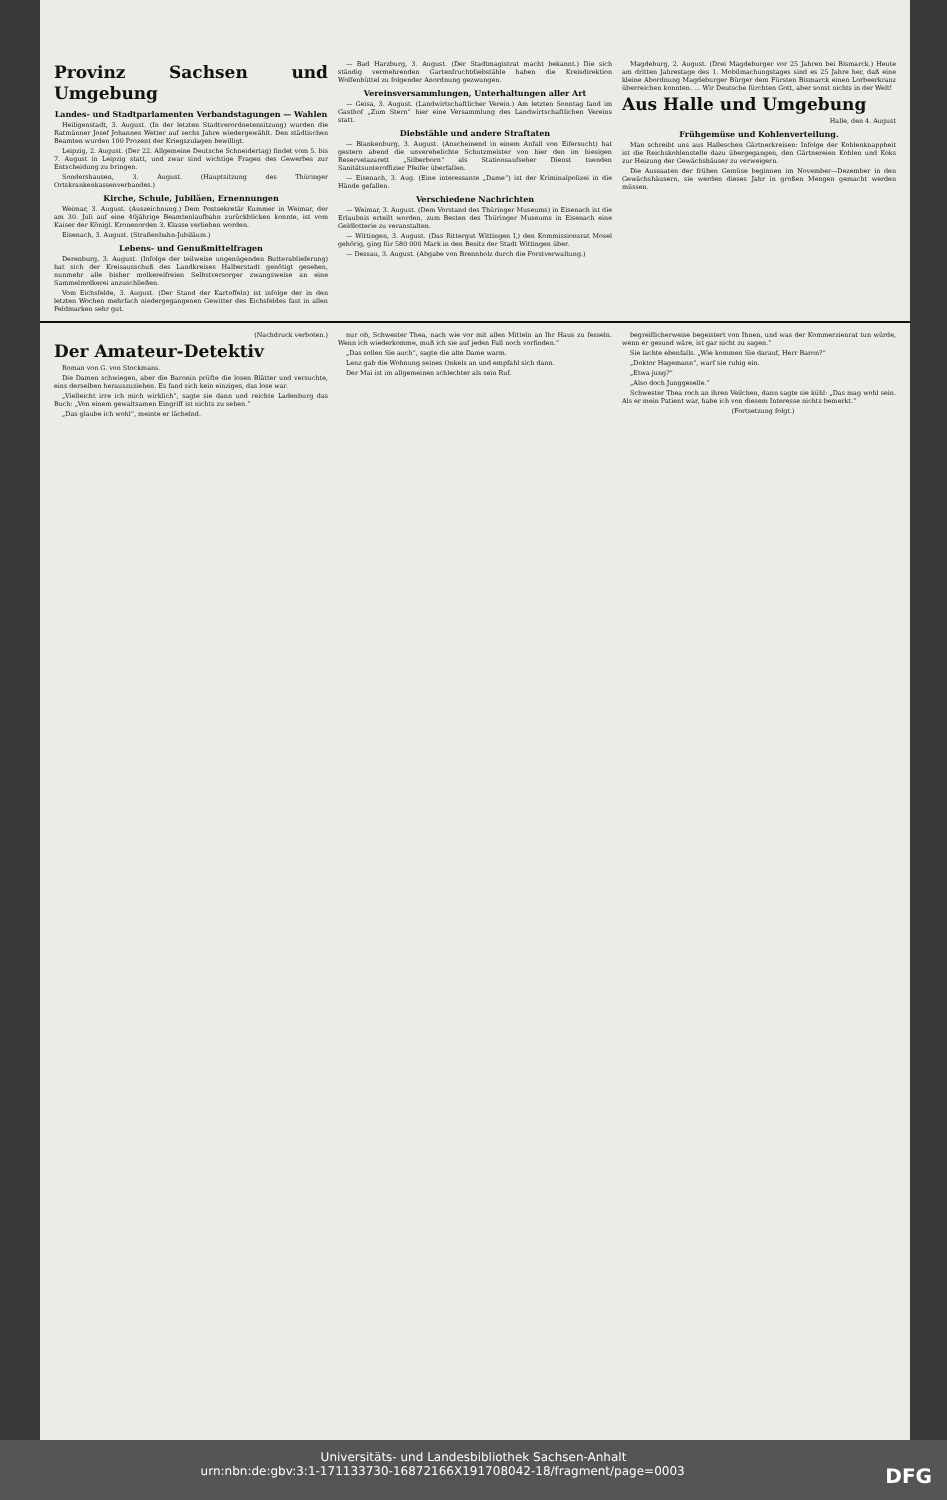Provinz Sachsen und Umgebung
Landes- und Stadtparlamenten Verbandstagungen — Wahlen
Heiligenstadt, 3. August. (In der letzten Stadtverordnetensitzung) wurden die Ratmänner Josef Johannes Wetter auf sechs Jahre wiedergewählt. Den städtischen Beamten wurden 100 Prozent der Kriegszulagen bewilligt.
Leipzig, 2. August. (Der 22. Allgemeine Deutsche Schneidertag) findet vom 5. bis 7. August in Leipzig statt, und zwar sind wichtige Fragen des Gewerbes zur Entscheidung zu bringen.
Sondershausen, 3. August. (Hauptsitzung des Thüringer Ortskrankenkassenverbandes.)
Kirche, Schule, Jubiläen, Ernennungen
Weimar, 3. August. (Auszeichnung.) Dem Postsekretär Kummer in Weimar, der am 30. Juli auf eine 40jährige Beamtenlaufbahn zurückblicken konnte, ist vom Kaiser der Königl. Kronenorden 3. Klasse verliehen worden.
Eisenach, 3. August. (Straßenbahn-Jubiläum.)
Lebens- und Genußmittelfragen
Derenburg, 3. August. (Infolge der teilweise ungenügenden Butterablieferung) hat sich der Kreisausschuß des Landkreises Halberstadt genötigt gesehen, nunmehr alle bisher molkereifreien Selbstversorger zwangsweise an eine Sammelmolkerei anzuschließen.
Vom Eichsfelde, 3. August. (Der Stand der Kartoffeln) ist infolge der in den letzten Wochen mehrfach niedergegangenen Gewitter des Eichsfeldes fast in allen Feldmarken sehr gut.
— Bad Harzburg, 3. August. (Der Stadtmagistrat macht bekannt.) Die sich ständig vermehrenden Gartenfruchtdiebstähle haben die Kreisdirektion Wolfenbüttel zu folgender Anordnung gezwungen.
Vereinsversammlungen, Unterhaltungen aller Art
— Geisa, 3. August. (Landwirtschaftlicher Verein.) Am letzten Sonntag fand im Gasthof „Zum Stern“ hier eine Versammlung des Landwirtschaftlichen Vereins statt.
Diebstähle und andere Straftaten
— Blankenburg, 3. August. (Anscheinend in einem Anfall von Eifersucht) hat gestern abend die unverehelichte Schutzmeister von hier den im hiesigen Reservelazarett „Silberborn“ als Stationsaufseher Dienst tuenden Sanitätsunteroffizier Pfeifer überfallen.
— Eisenach, 3. Aug. (Eine interessante „Dame“) ist der Kriminalpolizei in die Hände gefallen.
Verschiedene Nachrichten
— Weimar, 3. August. (Dem Vorstand des Thüringer Museums) in Eisenach ist die Erlaubnis erteilt worden, zum Besten des Thüringer Museums in Eisenach eine Geldlotterie zu veranstalten.
— Wittingen, 3. August. (Das Rittergut Wittingen I,) den Kommissionsrat Mosel gehörig, ging für 580 000 Mark in den Besitz der Stadt Wittingen über.
— Dessau, 3. August. (Abgabe von Brennholz durch die Forstverwaltung.)
Magdeburg, 2. August. (Drei Magdeburger vor 25 Jahren bei Bismarck.) Heute am dritten Jahrestage des 1. Mobilmachungstages sind es 25 Jahre her, daß eine kleine Abordnung Magdeburger Bürger dem Fürsten Bismarck einen Lorbeerkranz überreichen konnten. … Wir Deutsche fürchten Gott, aber sonst nichts in der Welt!
Aus Halle und Umgebung
Halle, den 4. August
Frühgemüse und Kohlenverteilung.
Man schreibt uns aus Halleschen Gärtnerkreisen: Infolge der Kohlenknappheit ist die Reichskohlenstelle dazu übergegangen, den Gärtnereien Kohlen und Koks zur Heizung der Gewächshäuser zu verweigern.
Die Aussaaten der frühen Gemüse beginnen im November—Dezember in den Gewächshäusern, sie werden dieses Jahr in großen Mengen gemacht werden müssen.
(Nachdruck verboten.)
Der Amateur-Detektiv
Roman von G. von Stockmans.
Die Damen schwiegen, aber die Baronin prüfte die losen Blätter und versuchte, eins derselben herauszuziehen. Es fand sich kein einziges, das lose war.
„Vielleicht irre ich mich wirklich“, sagte sie dann und reichte Ladenburg das Buch: „Von einem gewaltsamen Eingriff ist nichts zu sehen.“
„Das glaube ich wohl“, meinte er lächelnd.
nur ob, Schwester Thea, nach wie vor mit allen Mitteln an Ihr Haus zu fesseln. Wenn ich wiederkomme, muß ich sie auf jeden Fall noch vorfinden.“
„Das sollen Sie auch“, sagte die alte Dame warm.
Lenz gab die Wohnung seines Onkels an und empfahl sich dann.
Der Mai ist im allgemeinen schlechter als sein Ruf.
begreiflicherweise begeistert von Ihnen, und was der Kommerzienrat tun würde, wenn er gesund wäre, ist gar nicht zu sagen.“
Sie lachte ebenfalls. „Wie kommen Sie darauf, Herr Baron?“
„Doktor Hagemann“, warf sie ruhig ein.
„Etwa jung?“
„Also doch Junggeselle.“
Schwester Thea roch an ihren Veilchen, dann sagte sie kühl: „Das mag wohl sein. Als er mein Patient war, habe ich von diesem Interesse nichts bemerkt.“
(Fortsetzung folgt.)
Universitäts- und Landesbibliothek Sachsen-Anhalt
urn:nbn:de:gbv:3:1-171133730-16872166X191708042-18/fragment/page=0003 DFG